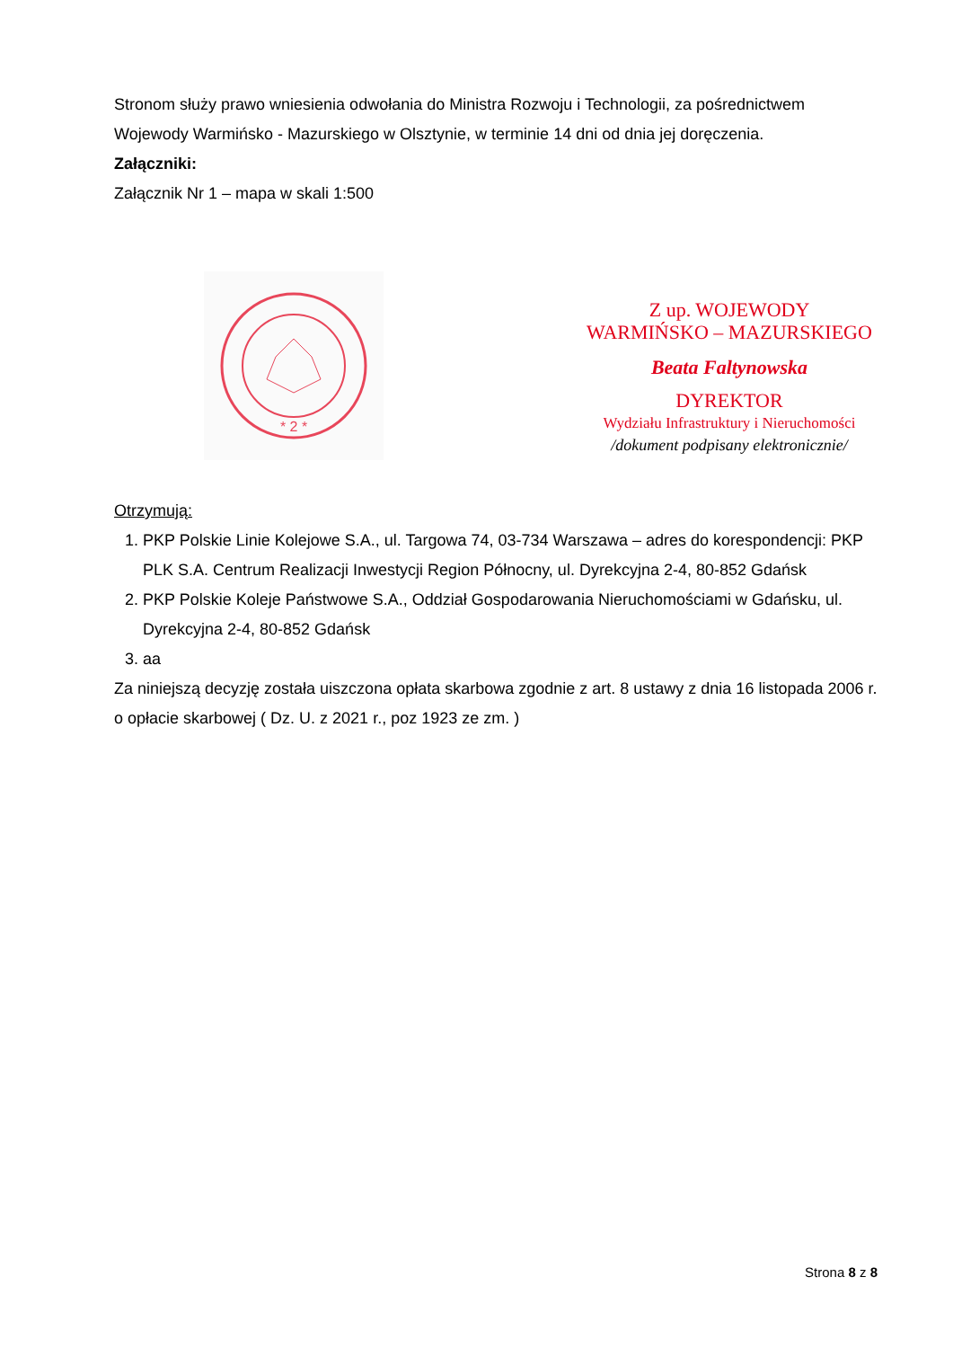Stronom służy prawo wniesienia odwołania do Ministra Rozwoju i Technologii, za pośrednictwem Wojewody Warmińsko - Mazurskiego w Olsztynie, w terminie 14 dni od dnia jej doręczenia.
Załączniki:
Załącznik Nr 1 – mapa w skali 1:500
* 2 *
Z up. WOJEWODY
WARMIŃSKO – MAZURSKIEGO
Beata Faltynowska
DYREKTOR
Wydziału Infrastruktury i Nieruchomości
/dokument podpisany elektronicznie/
Otrzymują:
1. PKP Polskie Linie Kolejowe S.A., ul. Targowa 74, 03-734 Warszawa – adres do korespondencji: PKP PLK S.A. Centrum Realizacji Inwestycji Region Północny, ul. Dyrekcyjna 2-4, 80-852 Gdańsk
2. PKP Polskie Koleje Państwowe S.A., Oddział Gospodarowania Nieruchomościami w Gdańsku, ul. Dyrekcyjna 2-4, 80-852 Gdańsk
3. aa
Za niniejszą decyzję została uiszczona opłata skarbowa zgodnie z art. 8 ustawy z dnia 16 listopada 2006 r. o opłacie skarbowej ( Dz. U. z 2021 r., poz 1923 ze zm. )
Strona 8 z 8